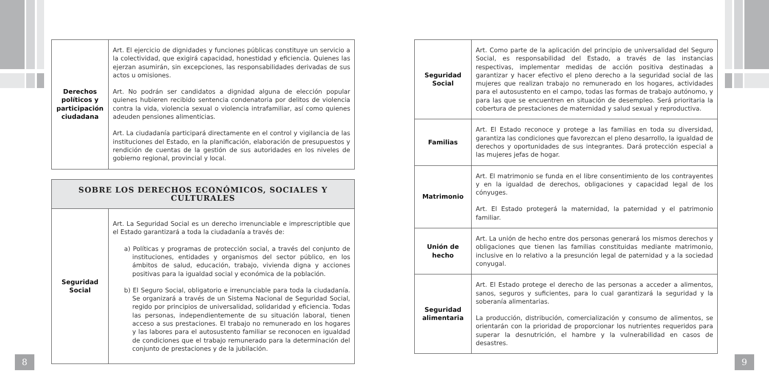| Derechos políticos y participación ciudadana | Art. El ejercicio de dignidades y funciones públicas constituye un servicio a la colectividad, que exigirá capacidad, honestidad y eficiencia. Quienes las ejerzan asumirán, sin excepciones, las responsabilidades derivadas de sus actos u omisiones. Art. No podrán ser candidatos a dignidad alguna de elección popular quienes hubieren recibido sentencia condenatoria por delitos de violencia contra la vida, violencia sexual o violencia intrafamiliar, así como quienes adeuden pensiones alimenticias. Art. La ciudadanía participará directamente en el control y vigilancia de las instituciones del Estado, en la planificación, elaboración de presupuestos y rendición de cuentas de la gestión de sus autoridades en los niveles de gobierno regional, provincial y local. |
| SOBRE LOS DERECHOS ECONÓMICOS, SOCIALES Y CULTURALES | |
| --- | --- |
| Seguridad Social | Art. La Seguridad Social es un derecho irrenunciable e imprescriptible que el Estado garantizará a toda la ciudadanía a través de: a) Políticas y programas de protección social, a través del conjunto de instituciones, entidades y organismos del sector público, en los ámbitos de salud, educación, trabajo, vivienda digna y acciones positivas para la igualdad social y económica de la población. b) El Seguro Social, obligatorio e irrenunciable para toda la ciudadanía. Se organizará a través de un Sistema Nacional de Seguridad Social, regido por principios de universalidad, solidaridad y eficiencia. Todas las personas, independientemente de su situación laboral, tienen acceso a sus prestaciones. El trabajo no remunerado en los hogares y las labores para el autosustento familiar se reconocen en igualdad de condiciones que el trabajo remunerado para la determinación del conjunto de prestaciones y de la jubilación. |
| Seguridad Social | Art. Como parte de la aplicación del principio de universalidad del Seguro Social, es responsabilidad del Estado, a través de las instancias respectivas, implementar medidas de acción positiva destinadas a garantizar y hacer efectivo el pleno derecho a la seguridad social de las mujeres que realizan trabajo no remunerado en los hogares, actividades para el autosustento en el campo, todas las formas de trabajo autónomo, y para las que se encuentren en situación de desempleo. Será prioritaria la cobertura de prestaciones de maternidad y salud sexual y reproductiva. |
| Familias | Art. El Estado reconoce y protege a las familias en toda su diversidad, garantiza las condiciones que favorezcan el pleno desarrollo, la igualdad de derechos y oportunidades de sus integrantes. Dará protección especial a las mujeres jefas de hogar. |
| Matrimonio | Art. El matrimonio se funda en el libre consentimiento de los contrayentes y en la igualdad de derechos, obligaciones y capacidad legal de los cónyuges. Art. El Estado protegerá la maternidad, la paternidad y el patrimonio familiar. |
| Unión de hecho | Art. La unión de hecho entre dos personas generará los mismos derechos y obligaciones que tienen las familias constituidas mediante matrimonio, inclusive en lo relativo a la presunción legal de paternidad y a la sociedad conyugal. |
| Seguridad alimentaria | Art. El Estado protege el derecho de las personas a acceder a alimentos, sanos, seguros y suficientes, para lo cual garantizará la seguridad y la soberanía alimentarias. La producción, distribución, comercialización y consumo de alimentos, se orientarán con la prioridad de proporcionar los nutrientes requeridos para superar la desnutrición, el hambre y la vulnerabilidad en casos de desastres. |
8 9